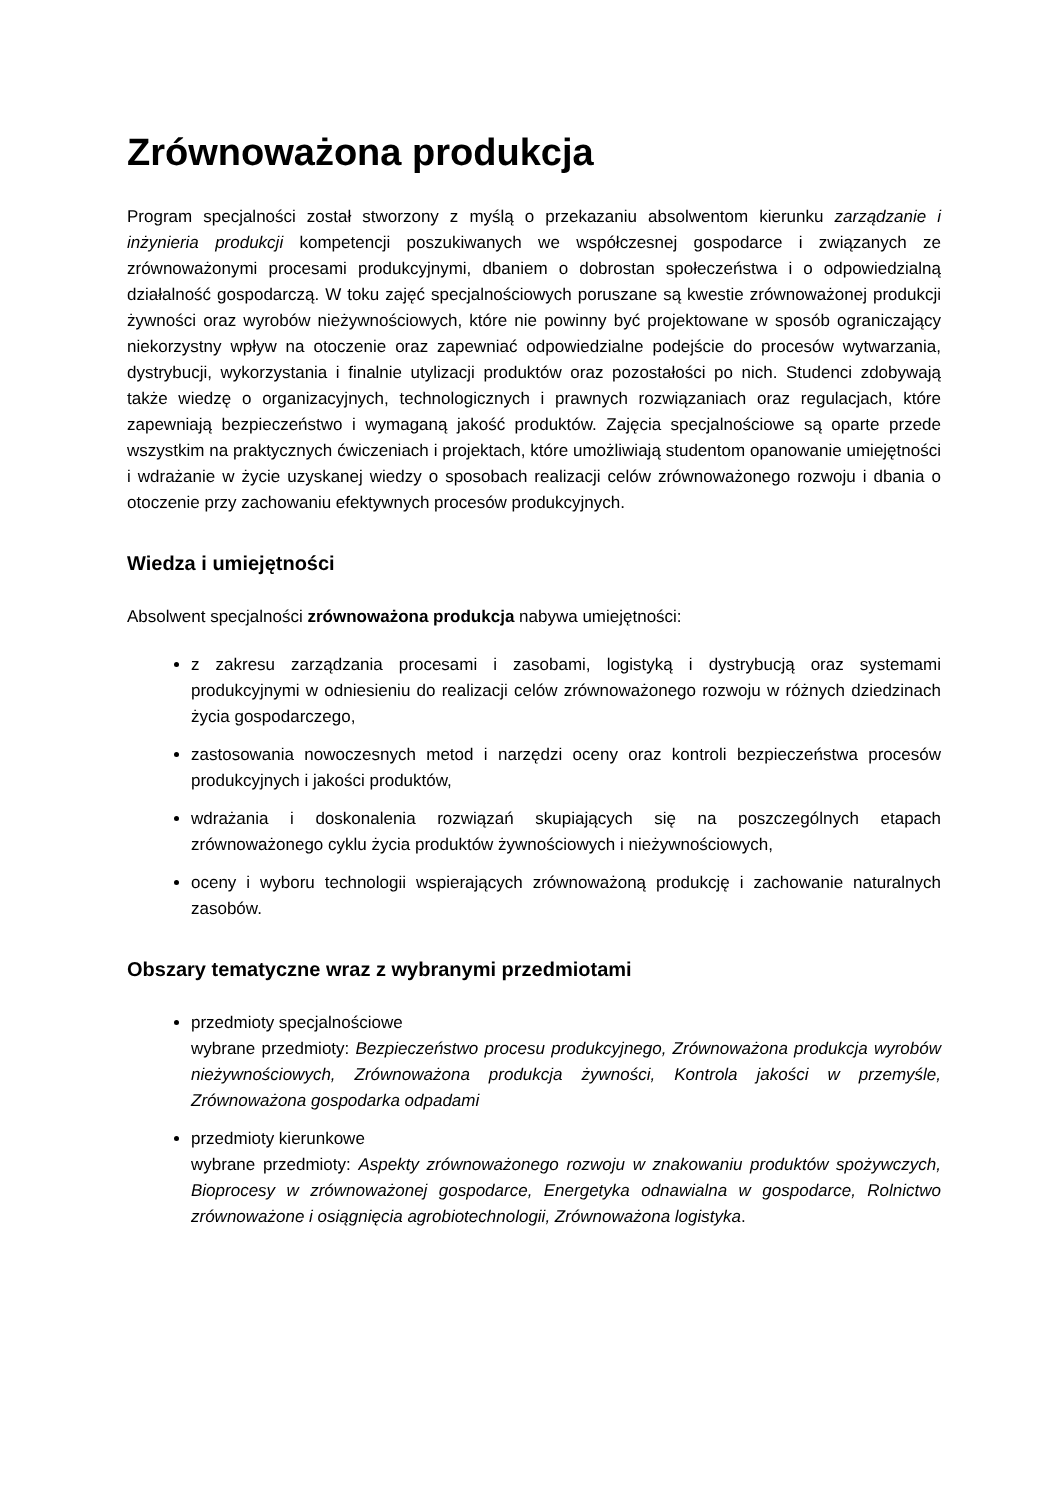Zrównoważona produkcja
Program specjalności został stworzony z myślą o przekazaniu absolwentom kierunku zarządzanie i inżynieria produkcji kompetencji poszukiwanych we współczesnej gospodarce i związanych ze zrównoważonymi procesami produkcyjnymi, dbaniem o dobrostan społeczeństwa i o odpowiedzialną działalność gospodarczą. W toku zajęć specjalnościowych poruszane są kwestie zrównoważonej produkcji żywności oraz wyrobów nieżywnościowych, które nie powinny być projektowane w sposób ograniczający niekorzystny wpływ na otoczenie oraz zapewniać odpowiedzialne podejście do procesów wytwarzania, dystrybucji, wykorzystania i finalnie utylizacji produktów oraz pozostałości po nich. Studenci zdobywają także wiedzę o organizacyjnych, technologicznych i prawnych rozwiązaniach oraz regulacjach, które zapewniają bezpieczeństwo i wymaganą jakość produktów. Zajęcia specjalnościowe są oparte przede wszystkim na praktycznych ćwiczeniach i projektach, które umożliwiają studentom opanowanie umiejętności i wdrażanie w życie uzyskanej wiedzy o sposobach realizacji celów zrównoważonego rozwoju i dbania o otoczenie przy zachowaniu efektywnych procesów produkcyjnych.
Wiedza i umiejętności
Absolwent specjalności zrównoważona produkcja nabywa umiejętności:
z zakresu zarządzania procesami i zasobami, logistyką i dystrybucją oraz systemami produkcyjnymi w odniesieniu do realizacji celów zrównoważonego rozwoju w różnych dziedzinach życia gospodarczego,
zastosowania nowoczesnych metod i narzędzi oceny oraz kontroli bezpieczeństwa procesów produkcyjnych i jakości produktów,
wdrażania i doskonalenia rozwiązań skupiających się na poszczególnych etapach zrównoważonego cyklu życia produktów żywnościowych i nieżywnościowych,
oceny i wyboru technologii wspierających zrównoważoną produkcję i zachowanie naturalnych zasobów.
Obszary tematyczne wraz z wybranymi przedmiotami
przedmioty specjalnościowe
wybrane przedmioty: Bezpieczeństwo procesu produkcyjnego, Zrównoważona produkcja wyrobów nieżywnościowych, Zrównoważona produkcja żywności, Kontrola jakości w przemyśle, Zrównoważona gospodarka odpadami
przedmioty kierunkowe
wybrane przedmioty: Aspekty zrównoważonego rozwoju w znakowaniu produktów spożywczych, Bioprocesy w zrównoważonej gospodarce, Energetyka odnawialna w gospodarce, Rolnictwo zrównoważone i osiągnięcia agrobiotechnologii, Zrównoważona logistyka.